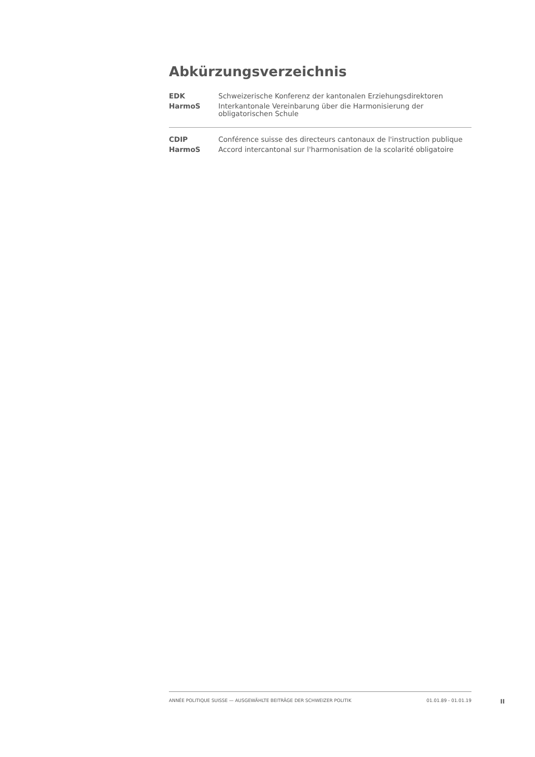Abkürzungsverzeichnis
| EDK | Schweizerische Konferenz der kantonalen Erziehungsdirektoren |
| HarmoS | Interkantonale Vereinbarung über die Harmonisierung der obligatorischen Schule |
| CDIP | Conférence suisse des directeurs cantonaux de l'instruction publique |
| HarmoS | Accord intercantonal sur l'harmonisation de la scolarité obligatoire |
ANNÉE POLITIQUE SUISSE — AUSGEWÄHLTE BEITRÄGE DER SCHWEIZER POLITIK 01.01.89 - 01.01.19
II